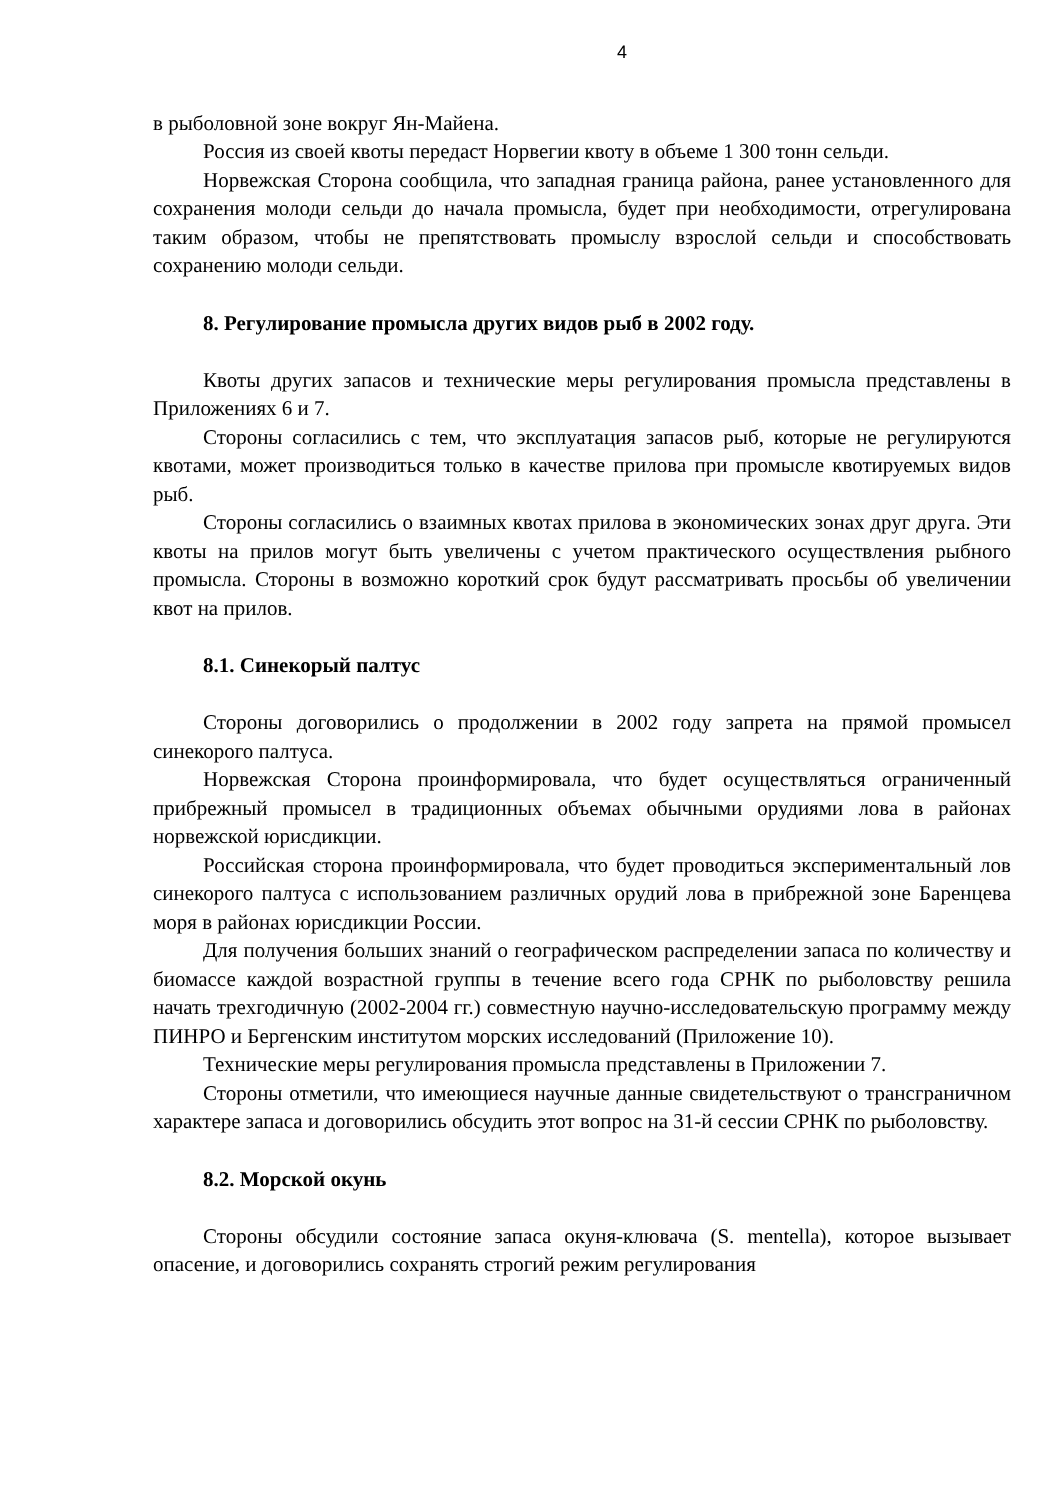4
в рыболовной зоне вокруг Ян-Майена.
Россия из своей квоты передаст Норвегии квоту в объеме 1 300 тонн сельди.
Норвежская Сторона сообщила, что западная граница района, ранее установленного для сохранения молоди сельди до начала промысла, будет при необходимости, отрегулирована таким образом, чтобы не препятствовать промыслу взрослой сельди и способствовать сохранению молоди сельди.
8. Регулирование промысла других видов рыб в 2002 году.
Квоты других запасов и технические меры регулирования промысла представлены в Приложениях 6 и 7.
Стороны согласились с тем, что эксплуатация запасов рыб, которые не регулируются квотами, может производиться только в качестве прилова при промысле квотируемых видов рыб.
Стороны согласились о взаимных квотах прилова в экономических зонах друг друга. Эти квоты на прилов могут быть увеличены с учетом практического осуществления рыбного промысла. Стороны в возможно короткий срок будут рассматривать просьбы об увеличении квот на прилов.
8.1. Синекорый палтус
Стороны договорились о продолжении в 2002 году запрета на прямой промысел синекорого палтуса.
Норвежская Сторона проинформировала, что будет осуществляться ограниченный прибрежный промысел в традиционных объемах обычными орудиями лова в районах норвежской юрисдикции.
Российская сторона проинформировала, что будет проводиться экспериментальный лов синекорого палтуса с использованием различных орудий лова в прибрежной зоне Баренцева моря в районах юрисдикции России.
Для получения больших знаний о географическом распределении запаса по количеству и биомассе каждой возрастной группы в течение всего года СРНК по рыболовству решила начать трехгодичную (2002-2004 гг.) совместную научно-исследовательскую программу между ПИНРО и Бергенским институтом морских исследований (Приложение 10).
Технические меры регулирования промысла представлены в Приложении 7.
Стороны отметили, что имеющиеся научные данные свидетельствуют о трансграничном характере запаса и договорились обсудить этот вопрос на 31-й сессии СРНК по рыболовству.
8.2. Морской окунь
Стороны обсудили состояние запаса окуня-клювача (S. mentella), которое вызывает опасение, и договорились сохранять строгий режим регулирования